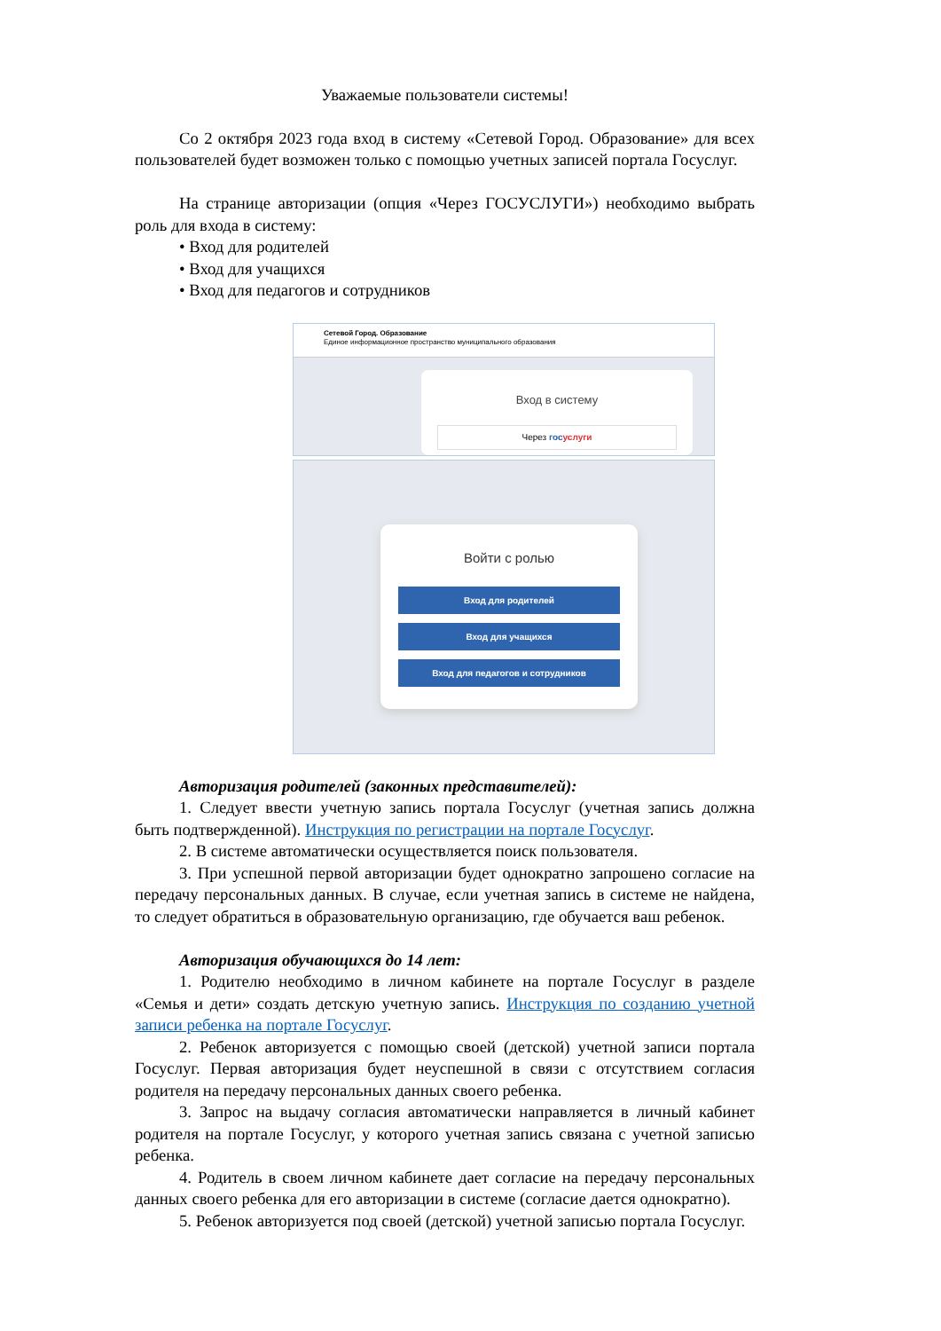Уважаемые пользователи системы!
Со 2 октября 2023 года вход в систему «Сетевой Город. Образование» для всех пользователей будет возможен только с помощью учетных записей портала Госуслуг.
На странице авторизации (опция «Через ГОСУСЛУГИ») необходимо выбрать роль для входа в систему:
• Вход для родителей
• Вход для учащихся
• Вход для педагогов и сотрудников
Сетевой Город. Образование
Единое информационное пространство муниципального образования
Вход в систему
Через гос услуги
Войти с ролью
Вход для родителей
Вход для учащихся
Вход для педагогов и сотрудников
Авторизация родителей (законных представителей):
1. Следует ввести учетную запись портала Госуслуг (учетная запись должна быть подтвержденной). Инструкция по регистрации на портале Госуслуг.
2. В системе автоматически осуществляется поиск пользователя.
3. При успешной первой авторизации будет однократно запрошено согласие на передачу персональных данных. В случае, если учетная запись в системе не найдена, то следует обратиться в образовательную организацию, где обучается ваш ребенок.
Авторизация обучающихся до 14 лет:
1. Родителю необходимо в личном кабинете на портале Госуслуг в разделе «Семья и дети» создать детскую учетную запись. Инструкция по созданию учетной записи ребенка на портале Госуслуг.
2. Ребенок авторизуется с помощью своей (детской) учетной записи портала Госуслуг. Первая авторизация будет неуспешной в связи с отсутствием согласия родителя на передачу персональных данных своего ребенка.
3. Запрос на выдачу согласия автоматически направляется в личный кабинет родителя на портале Госуслуг, у которого учетная запись связана с учетной записью ребенка.
4. Родитель в своем личном кабинете дает согласие на передачу персональных данных своего ребенка для его авторизации в системе (согласие дается однократно).
5. Ребенок авторизуется под своей (детской) учетной записью портала Госуслуг.